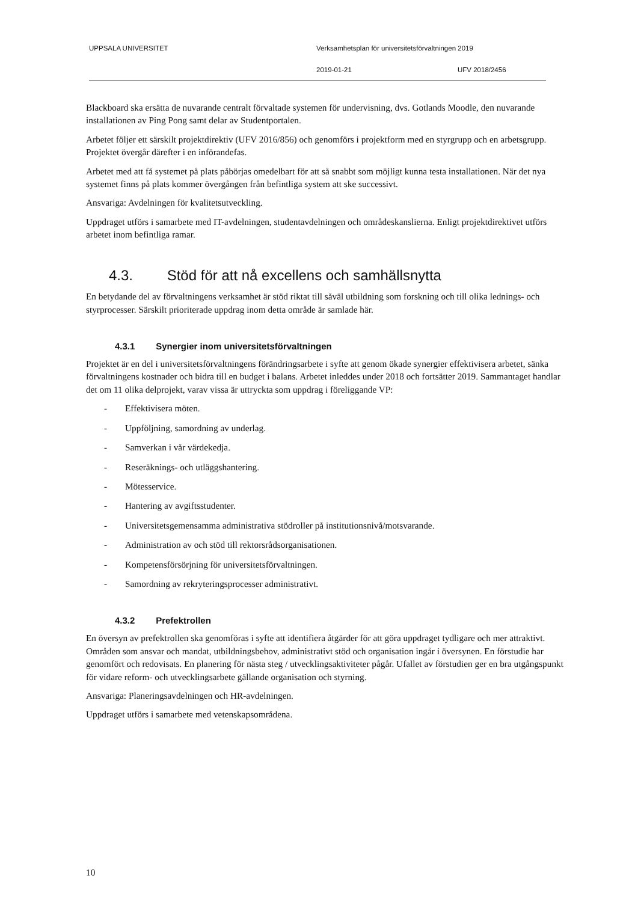UPPSALA UNIVERSITET Verksamhetsplan för universitetsförvaltningen 2019
2019-01-21 UFV 2018/2456
Blackboard ska ersätta de nuvarande centralt förvaltade systemen för undervisning, dvs. Gotlands Moodle, den nuvarande installationen av Ping Pong samt delar av Studentportalen.
Arbetet följer ett särskilt projektdirektiv (UFV 2016/856) och genomförs i projektform med en styrgrupp och en arbetsgrupp. Projektet övergår därefter i en införandefas.
Arbetet med att få systemet på plats påbörjas omedelbart för att så snabbt som möjligt kunna testa installationen. När det nya systemet finns på plats kommer övergången från befintliga system att ske successivt.
Ansvariga: Avdelningen för kvalitetsutveckling.
Uppdraget utförs i samarbete med IT-avdelningen, studentavdelningen och områdeskanslierna. Enligt projektdirektivet utförs arbetet inom befintliga ramar.
4.3. Stöd för att nå excellens och samhällsnytta
En betydande del av förvaltningens verksamhet är stöd riktat till såväl utbildning som forskning och till olika lednings- och styrprocesser. Särskilt prioriterade uppdrag inom detta område är samlade här.
4.3.1 Synergier inom universitetsförvaltningen
Projektet är en del i universitetsförvaltningens förändringsarbete i syfte att genom ökade synergier effektivisera arbetet, sänka förvaltningens kostnader och bidra till en budget i balans. Arbetet inleddes under 2018 och fortsätter 2019. Sammantaget handlar det om 11 olika delprojekt, varav vissa är uttryckta som uppdrag i föreliggande VP:
- Effektivisera möten.
- Uppföljning, samordning av underlag.
- Samverkan i vår värdekedja.
- Reseräknings- och utläggshantering.
- Mötesservice.
- Hantering av avgiftsstudenter.
- Universitetsgemensamma administrativa stödroller på institutionsnivå/motsvarande.
- Administration av och stöd till rektorsrådsorganisationen.
- Kompetensförsörjning för universitetsförvaltningen.
- Samordning av rekryteringsprocesser administrativt.
4.3.2 Prefektrollen
En översyn av prefektrollen ska genomföras i syfte att identifiera åtgärder för att göra uppdraget tydligare och mer attraktivt. Områden som ansvar och mandat, utbildningsbehov, administrativt stöd och organisation ingår i översynen. En förstudie har genomfört och redovisats. En planering för nästa steg / utvecklingsaktiviteter pågår. Ufallet av förstudien ger en bra utgångspunkt för vidare reform- och utvecklingsarbete gällande organisation och styrning.
Ansvariga: Planeringsavdelningen och HR-avdelningen.
Uppdraget utförs i samarbete med vetenskapsområdena.
10